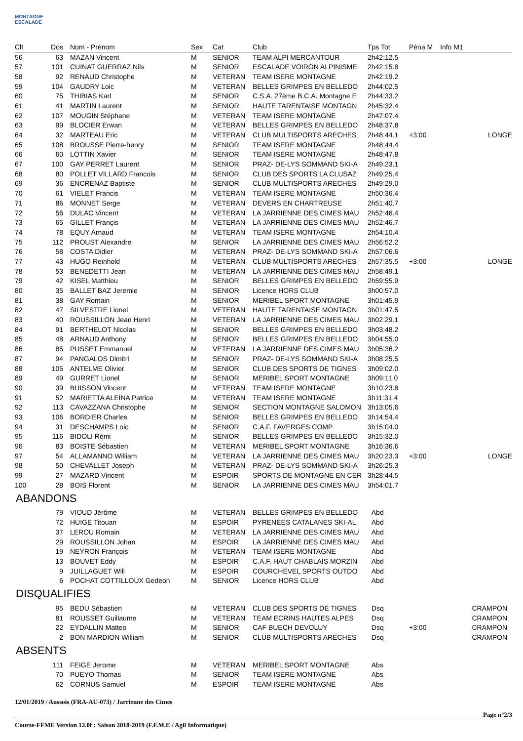MONTAGNE ESCALADE
| Clt | Dos | Nom - Prénom | Sex | Cat | Club | Tps Tot | Péna M | Info M1 |
| --- | --- | --- | --- | --- | --- | --- | --- | --- |
| 56 | 63 | MAZAN Vincent | M | SENIOR | TEAM ALPI MERCANTOUR | 2h42:12.5 | | |
| 57 | 101 | CUINAT GUERRAZ Nils | M | SENIOR | ESCALADE VOIRON ALPINISME | 2h42:15.8 | | |
| 58 | 92 | RENAUD Christophe | M | VETERAN | TEAM ISERE MONTAGNE | 2h42:19.2 | | |
| 59 | 104 | GAUDRY Loic | M | VETERAN | BELLES GRIMPES EN BELLEDO | 2h44:02.5 | | |
| 60 | 75 | THIBIAS Karl | M | SENIOR | C.S.A. 27ème B.C.A. Montagne E | 2h44:33.2 | | |
| 61 | 41 | MARTIN Laurent | M | SENIOR | HAUTE TARENTAISE MONTAGN | 2h45:32.4 | | |
| 62 | 107 | MOUGIN Stéphane | M | VETERAN | TEAM ISERE MONTAGNE | 2h47:07.4 | | |
| 63 | 99 | BLOCIER Erwan | M | VETERAN | BELLES GRIMPES EN BELLEDO | 2h48:37.8 | | |
| 64 | 32 | MARTEAU Eric | M | VETERAN | CLUB MULTISPORTS ARECHES | 2h48:44.1 | +3:00 | LONGE |
| 65 | 108 | BROUSSE Pierre-henry | M | SENIOR | TEAM ISERE MONTAGNE | 2h48:44.4 | | |
| 66 | 60 | LOTTIN Xavier | M | SENIOR | TEAM ISERE MONTAGNE | 2h48:47.8 | | |
| 67 | 100 | GAY PERRET Laurent | M | SENIOR | PRAZ- DE-LYS SOMMAND SKI-A | 2h49:23.1 | | |
| 68 | 80 | POLLET VILLARD Francois | M | SENIOR | CLUB DES SPORTS LA CLUSAZ | 2h49:25.4 | | |
| 69 | 36 | ENCRENAZ Baptiste | M | SENIOR | CLUB MULTISPORTS ARECHES | 2h49:29.0 | | |
| 70 | 61 | VIELET Francis | M | VETERAN | TEAM ISERE MONTAGNE | 2h50:36.4 | | |
| 71 | 86 | MONNET Serge | M | VETERAN | DEVERS EN CHARTREUSE | 2h51:40.7 | | |
| 72 | 56 | DULAC Vincent | M | VETERAN | LA JARRIENNE DES CIMES MAU | 2h52:46.4 | | |
| 73 | 65 | GILLET Françis | M | VETERAN | LA JARRIENNE DES CIMES MAU | 2h52:46.7 | | |
| 74 | 78 | EQUY Arnaud | M | VETERAN | TEAM ISERE MONTAGNE | 2h54:10.4 | | |
| 75 | 112 | PROUST Alexandre | M | SENIOR | LA JARRIENNE DES CIMES MAU | 2h56:52.2 | | |
| 76 | 58 | COSTA Didier | M | VETERAN | PRAZ- DE-LYS SOMMAND SKI-A | 2h57:06.6 | | |
| 77 | 43 | HUGO Reinhold | M | VETERAN | CLUB MULTISPORTS ARECHES | 2h57:35.5 | +3:00 | LONGE |
| 78 | 53 | BENEDETTI Jean | M | VETERAN | LA JARRIENNE DES CIMES MAU | 2h58:49.1 | | |
| 79 | 42 | KISEL Matthieu | M | SENIOR | BELLES GRIMPES EN BELLEDO | 2h59:55.9 | | |
| 80 | 35 | BALLET BAZ Jeremie | M | SENIOR | Licence HORS CLUB | 3h00:57.0 | | |
| 81 | 38 | GAY Romain | M | SENIOR | MERIBEL SPORT MONTAGNE | 3h01:45.9 | | |
| 82 | 47 | SILVESTRE Lionel | M | VETERAN | HAUTE TARENTAISE MONTAGN | 3h01:47.5 | | |
| 83 | 40 | ROUSSILLON Jean Henri | M | VETERAN | LA JARRIENNE DES CIMES MAU | 3h02:29.1 | | |
| 84 | 91 | BERTHELOT Nicolas | M | SENIOR | BELLES GRIMPES EN BELLEDO | 3h03:48.2 | | |
| 85 | 48 | ARNAUD Anthony | M | SENIOR | BELLES GRIMPES EN BELLEDO | 3h04:55.0 | | |
| 86 | 85 | PUSSET Emmanuel | M | VETERAN | LA JARRIENNE DES CIMES MAU | 3h05:36.2 | | |
| 87 | 94 | PANGALOS Dimitri | M | SENIOR | PRAZ- DE-LYS SOMMAND SKI-A | 3h08:25.5 | | |
| 88 | 105 | ANTELME Olivier | M | SENIOR | CLUB DES SPORTS DE TIGNES | 3h09:02.0 | | |
| 89 | 49 | GURRET Lionel | M | SENIOR | MERIBEL SPORT MONTAGNE | 3h09:11.0 | | |
| 90 | 39 | BUISSON Vincent | M | VETERAN | TEAM ISERE MONTAGNE | 3h10:23.8 | | |
| 91 | 52 | MARIETTA ALEINA Patrice | M | VETERAN | TEAM ISERE MONTAGNE | 3h11:31.4 | | |
| 92 | 113 | CAVAZZANA Christophe | M | SENIOR | SECTION MONTAGNE SALOMON | 3h13:05.6 | | |
| 93 | 106 | BORDIER Charles | M | SENIOR | BELLES GRIMPES EN BELLEDO | 3h14:54.4 | | |
| 94 | 31 | DESCHAMPS Loic | M | SENIOR | C.A.F. FAVERGES COMP | 3h15:04.0 | | |
| 95 | 116 | BIDOLI Rémi | M | SENIOR | BELLES GRIMPES EN BELLEDO | 3h15:32.0 | | |
| 96 | 83 | BOISTE Sébastien | M | VETERAN | MERIBEL SPORT MONTAGNE | 3h16:36.6 | | |
| 97 | 54 | ALLAMANNO William | M | VETERAN | LA JARRIENNE DES CIMES MAU | 3h20:23.3 | +3:00 | LONGE |
| 98 | 50 | CHEVALLET Joseph | M | VETERAN | PRAZ- DE-LYS SOMMAND SKI-A | 3h26:25.3 | | |
| 99 | 27 | MAZARD Vincent | M | ESPOIR | SPORTS DE MONTAGNE EN CER | 3h28:44.5 | | |
| 100 | 28 | BOIS Florent | M | SENIOR | LA JARRIENNE DES CIMES MAU | 3h54:01.7 | | |
ABANDONS
| | 79 | VIOUD Jérôme | M | VETERAN | BELLES GRIMPES EN BELLEDO | Abd | | |
| | 72 | HUIGE Titouan | M | ESPOIR | PYRENEES CATALANES SKI-AL | Abd | | |
| | 37 | LEROU Romain | M | VETERAN | LA JARRIENNE DES CIMES MAU | Abd | | |
| | 29 | ROUSSILLON Johan | M | ESPOIR | LA JARRIENNE DES CIMES MAU | Abd | | |
| | 19 | NEYRON François | M | VETERAN | TEAM ISERE MONTAGNE | Abd | | |
| | 13 | BOUVET Eddy | M | ESPOIR | C.A.F. HAUT CHABLAIS MORZIN | Abd | | |
| | 9 | JUILLAGUET Will | M | ESPOIR | COURCHEVEL SPORTS OUTDO | Abd | | |
| | 6 | POCHAT COTTILLOUX Gedeon | M | SENIOR | Licence HORS CLUB | Abd | | |
DISQUALIFIES
| | 95 | BEDU Sébastien | M | VETERAN | CLUB DES SPORTS DE TIGNES | Dsq | | CRAMPON |
| | 81 | ROUSSET Guillaume | M | VETERAN | TEAM ECRINS HAUTES ALPES | Dsq | | CRAMPON |
| | 22 | EYDALLIN Matteo | M | SENIOR | CAF BUECH DEVOLUY | Dsq | +3:00 | CRAMPON |
| | 2 | BON MARDION William | M | SENIOR | CLUB MULTISPORTS ARECHES | Dsq | | CRAMPON |
ABSENTS
| | 111 | FEIGE Jerome | M | VETERAN | MERIBEL SPORT MONTAGNE | Abs | | |
| | 70 | PUEYO Thomas | M | SENIOR | TEAM ISERE MONTAGNE | Abs | | |
| | 62 | CORNUS Samuel | M | ESPOIR | TEAM ISERE MONTAGNE | Abs | | |
12/01/2019 / Aussois (FRA-AU-073) / Jarrienne des Cimes
Page n°2/3
Course-FFME Version 12.0f : Saison 2018-2019 (F.F.M.E / Agil Informatique)